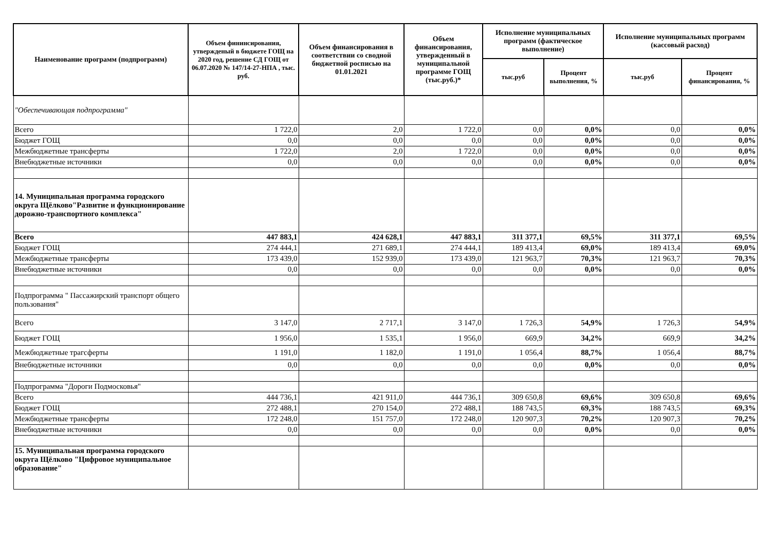| Наименование программ (подпрограмм) | Объем фининсирования, утвержденый в бюджете ГОЩ на 2020 год, решение СД ГОЩ от 06.07.2020 № 147/14-27-НПА , тыс. руб. | Объем финансирования в соответствии со сводной бюджетной росписью на 01.01.2021 | Объем финансирования, утвержденный в муниципальной программе ГОЩ (тыс.руб.)* | Исполнение муниципальных программ (фактическое выполнение) | | Исполнение муниципальных программ (кассовый расход) | |
| --- | --- | --- | --- | --- | --- | --- | --- |
| | | | | тыс.руб | Процент выполнения, % | тыс.руб | Процент финансирования, % |
| "Обеспечивающая подпрограмма" | | | | | | | |
| Всего | 1 722,0 | 2,0 | 1 722,0 | 0,0 | 0,0% | 0,0 | 0,0% |
| Бюджет ГОЩ | 0,0 | 0,0 | 0,0 | 0,0 | 0,0% | 0,0 | 0,0% |
| Межбюджетные трансферты | 1 722,0 | 2,0 | 1 722,0 | 0,0 | 0,0% | 0,0 | 0,0% |
| Внебюджетные источники | 0,0 | 0,0 | 0,0 | 0,0 | 0,0% | 0,0 | 0,0% |
| 14. Муниципальная программа городского округа Щёлково"Развитие и функционирование дорожно-транспортного комплекса" | | | | | | | |
| Всего | 447 883,1 | 424 628,1 | 447 883,1 | 311 377,1 | 69,5% | 311 377,1 | 69,5% |
| Бюджет ГОЩ | 274 444,1 | 271 689,1 | 274 444,1 | 189 413,4 | 69,0% | 189 413,4 | 69,0% |
| Межбюджетные трансферты | 173 439,0 | 152 939,0 | 173 439,0 | 121 963,7 | 70,3% | 121 963,7 | 70,3% |
| Внебюджетные источники | 0,0 | 0,0 | 0,0 | 0,0 | 0,0% | 0,0 | 0,0% |
| Подпрограмма " Пассажирский транспорт общего пользования" | | | | | | | |
| Всего | 3 147,0 | 2 717,1 | 3 147,0 | 1 726,3 | 54,9% | 1 726,3 | 54,9% |
| Бюджет ГОЩ | 1 956,0 | 1 535,1 | 1 956,0 | 669,9 | 34,2% | 669,9 | 34,2% |
| Межбюджетные трагсферты | 1 191,0 | 1 182,0 | 1 191,0 | 1 056,4 | 88,7% | 1 056,4 | 88,7% |
| Внебюджетные источники | 0,0 | 0,0 | 0,0 | 0,0 | 0,0% | 0,0 | 0,0% |
| Подпрограмма "Дороги Подмосковья" | | | | | | | |
| Всего | 444 736,1 | 421 911,0 | 444 736,1 | 309 650,8 | 69,6% | 309 650,8 | 69,6% |
| Бюджет ГОЩ | 272 488,1 | 270 154,0 | 272 488,1 | 188 743,5 | 69,3% | 188 743,5 | 69,3% |
| Межбюджетные трансферты | 172 248,0 | 151 757,0 | 172 248,0 | 120 907,3 | 70,2% | 120 907,3 | 70,2% |
| Внебюджетные источники | 0,0 | 0,0 | 0,0 | 0,0 | 0,0% | 0,0 | 0,0% |
| 15. Муниципальная программа городского округа Щёлково "Цифровое муниципальное образование" | | | | | | | |